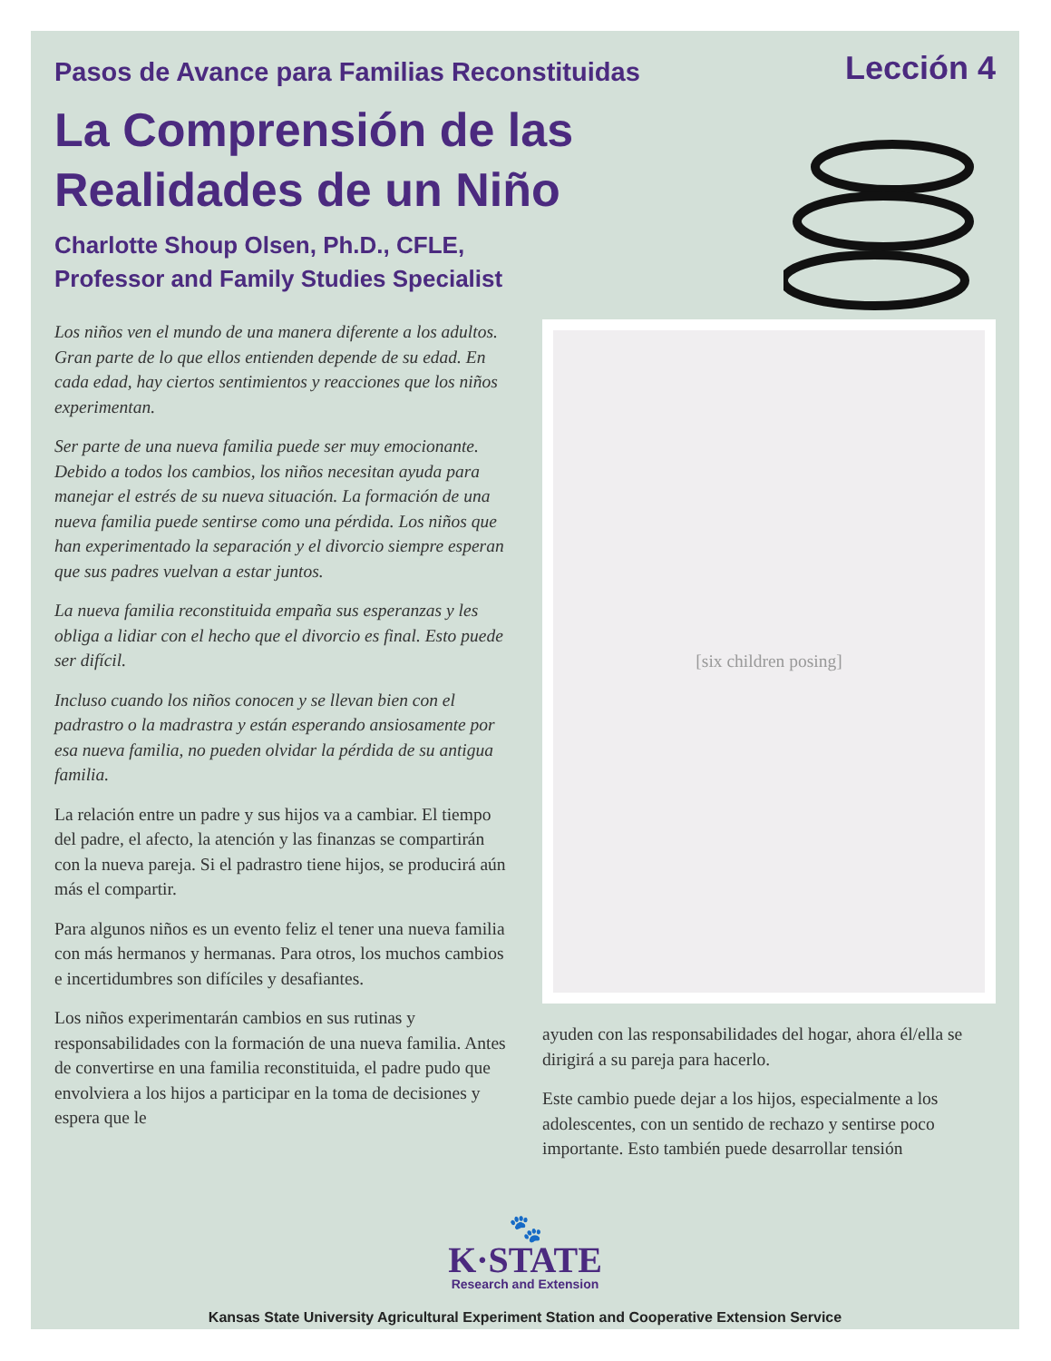Pasos de Avance para Familias Reconstituidas
Lección 4
La Comprensión de las Realidades de un Niño
Charlotte Shoup Olsen, Ph.D., CFLE,
Professor and Family Studies Specialist
Los niños ven el mundo de una manera diferente a los adultos. Gran parte de lo que ellos entienden depende de su edad. En cada edad, hay ciertos sentimientos y reacciones que los niños experimentan.
Ser parte de una nueva familia puede ser muy emocionante. Debido a todos los cambios, los niños necesitan ayuda para manejar el estrés de su nueva situación. La formación de una nueva familia puede sentirse como una pérdida. Los niños que han experimentado la separación y el divorcio siempre esperan que sus padres vuelvan a estar juntos.
La nueva familia reconstituida empaña sus esperanzas y les obliga a lidiar con el hecho que el divorcio es final. Esto puede ser difícil.
Incluso cuando los niños conocen y se llevan bien con el padrastro o la madrastra y están esperando ansiosamente por esa nueva familia, no pueden olvidar la pérdida de su antigua familia.
La relación entre un padre y sus hijos va a cambiar. El tiempo del padre, el afecto, la atención y las finanzas se compartirán con la nueva pareja. Si el padrastro tiene hijos, se producirá aún más el compartir.
Para algunos niños es un evento feliz el tener una nueva familia con más hermanos y hermanas. Para otros, los muchos cambios e incertidumbres son difíciles y desafiantes.
Los niños experimentarán cambios en sus rutinas y responsabilidades con la formación de una nueva familia. Antes de convertirse en una familia reconstituida, el padre pudo que envolviera a los hijos a participar en la toma de decisiones y espera que le
[six children posing]
ayuden con las responsabilidades del hogar, ahora él/ella se dirigirá a su pareja para hacerlo.
Este cambio puede dejar a los hijos, especialmente a los adolescentes, con un sentido de rechazo y sentirse poco importante. Esto también puede desarrollar tensión
🐾
K·STATE
Research and Extension
Kansas State University Agricultural Experiment Station and Cooperative Extension Service